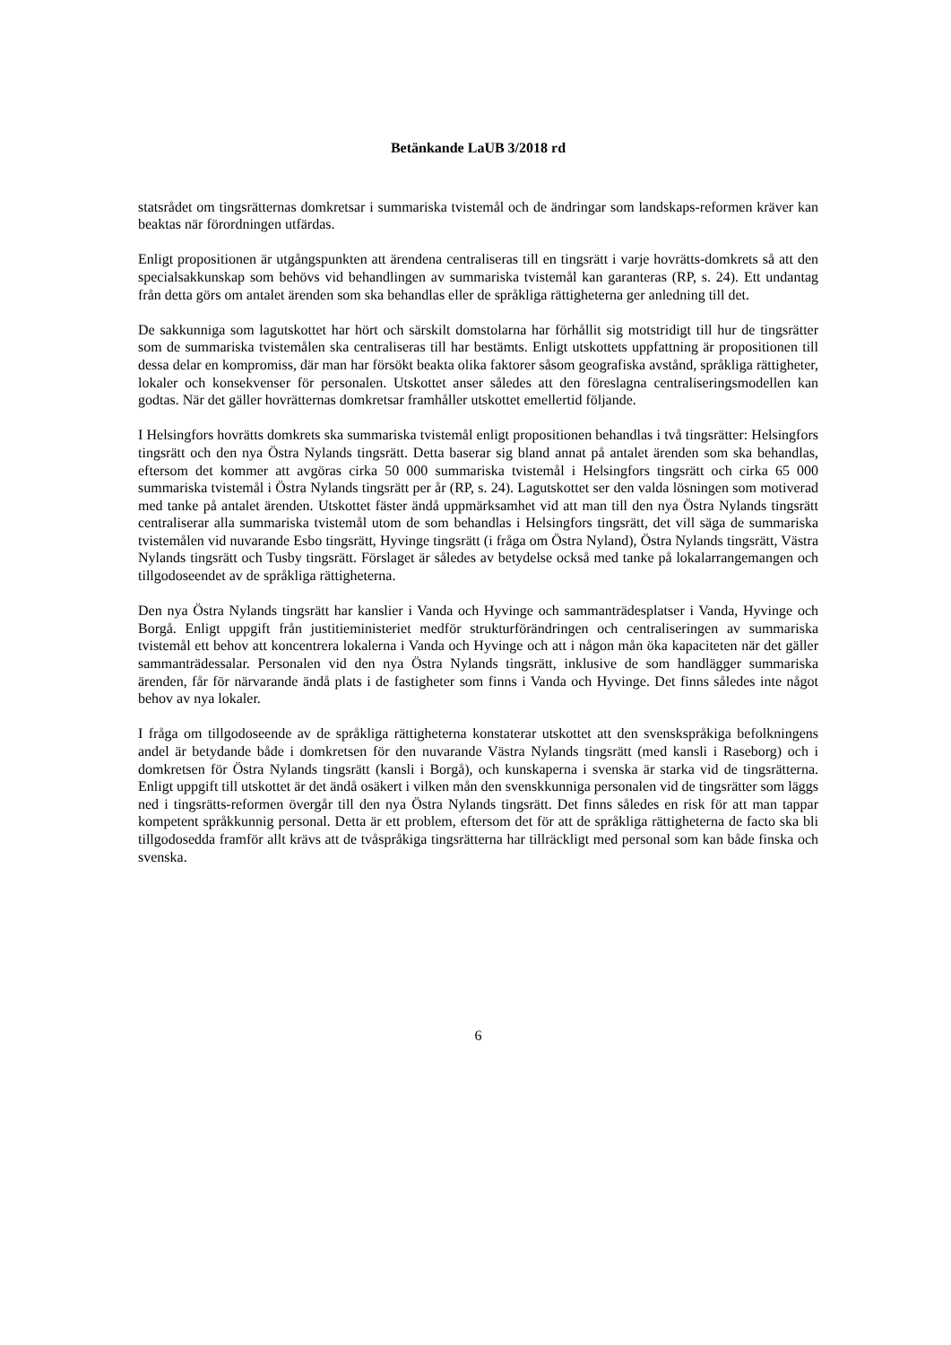Betänkande LaUB 3/2018 rd
statsrådet om tingsrätternas domkretsar i summariska tvistemål och de ändringar som landskaps-reformen kräver kan beaktas när förordningen utfärdas.
Enligt propositionen är utgångspunkten att ärendena centraliseras till en tingsrätt i varje hovrätts-domkrets så att den specialsakkunskap som behövs vid behandlingen av summariska tvistemål kan garanteras (RP, s. 24). Ett undantag från detta görs om antalet ärenden som ska behandlas eller de språkliga rättigheterna ger anledning till det.
De sakkunniga som lagutskottet har hört och särskilt domstolarna har förhållit sig motstridigt till hur de tingsrätter som de summariska tvistemålen ska centraliseras till har bestämts. Enligt utskottets uppfattning är propositionen till dessa delar en kompromiss, där man har försökt beakta olika faktorer såsom geografiska avstånd, språkliga rättigheter, lokaler och konsekvenser för personalen. Utskottet anser således att den föreslagna centraliseringsmodellen kan godtas. När det gäller hovrätternas domkretsar framhåller utskottet emellertid följande.
I Helsingfors hovrätts domkrets ska summariska tvistemål enligt propositionen behandlas i två tingsrätter: Helsingfors tingsrätt och den nya Östra Nylands tingsrätt. Detta baserar sig bland annat på antalet ärenden som ska behandlas, eftersom det kommer att avgöras cirka 50 000 summariska tvistemål i Helsingfors tingsrätt och cirka 65 000 summariska tvistemål i Östra Nylands tingsrätt per år (RP, s. 24). Lagutskottet ser den valda lösningen som motiverad med tanke på antalet ärenden. Utskottet fäster ändå uppmärksamhet vid att man till den nya Östra Nylands tingsrätt centraliserar alla summariska tvistemål utom de som behandlas i Helsingfors tingsrätt, det vill säga de summariska tvistemålen vid nuvarande Esbo tingsrätt, Hyvinge tingsrätt (i fråga om Östra Nyland), Östra Nylands tingsrätt, Västra Nylands tingsrätt och Tusby tingsrätt. Förslaget är således av betydelse också med tanke på lokalarrangemangen och tillgodoseendet av de språkliga rättigheterna.
Den nya Östra Nylands tingsrätt har kanslier i Vanda och Hyvinge och sammanträdesplatser i Vanda, Hyvinge och Borgå. Enligt uppgift från justitieministeriet medför strukturförändringen och centraliseringen av summariska tvistemål ett behov att koncentrera lokalerna i Vanda och Hyvinge och att i någon mån öka kapaciteten när det gäller sammanträdessalar. Personalen vid den nya Östra Nylands tingsrätt, inklusive de som handlägger summariska ärenden, får för närvarande ändå plats i de fastigheter som finns i Vanda och Hyvinge. Det finns således inte något behov av nya lokaler.
I fråga om tillgodoseende av de språkliga rättigheterna konstaterar utskottet att den svenskspråkiga befolkningens andel är betydande både i domkretsen för den nuvarande Västra Nylands tingsrätt (med kansli i Raseborg) och i domkretsen för Östra Nylands tingsrätt (kansli i Borgå), och kunskaperna i svenska är starka vid de tingsrätterna. Enligt uppgift till utskottet är det ändå osäkert i vilken mån den svenskkunniga personalen vid de tingsrätter som läggs ned i tingsrätts-reformen övergår till den nya Östra Nylands tingsrätt. Det finns således en risk för att man tappar kompetent språkkunnig personal. Detta är ett problem, eftersom det för att de språkliga rättigheterna de facto ska bli tillgodosedda framför allt krävs att de tvåspråkiga tingsrätterna har tillräckligt med personal som kan både finska och svenska.
6